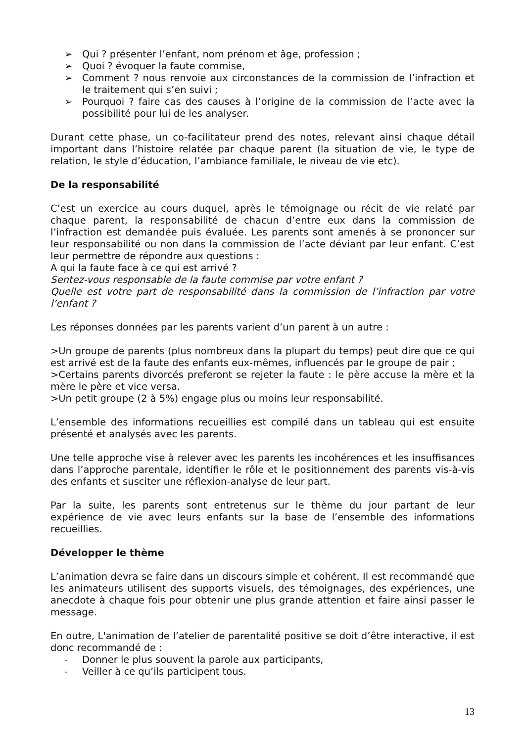➢ Qui ? présenter l’enfant, nom prénom et âge, profession ;
➢ Quoi ? évoquer la faute commise,
➢ Comment ? nous renvoie aux circonstances de la commission de l’infraction et le traitement qui s’en suivi ;
➢ Pourquoi ? faire cas des causes à l’origine de la commission de l’acte avec la possibilité pour lui de les analyser.
Durant cette phase, un co-facilitateur prend des notes, relevant ainsi chaque détail important dans l’histoire relatée par chaque parent (la situation de vie, le type de relation, le style d’éducation, l’ambiance familiale, le niveau de vie etc).
De la responsabilité
C’est un exercice au cours duquel, après le témoignage ou récit de vie relaté par chaque parent, la responsabilité de chacun d’entre eux dans la commission de l’infraction est demandée puis évaluée. Les parents sont amenés à se prononcer sur leur responsabilité ou non dans la commission de l’acte déviant par leur enfant. C’est leur permettre de répondre aux questions :
A qui la faute face à ce qui est arrivé ?
Sentez-vous responsable de la faute commise par votre enfant ?
Quelle est votre part de responsabilité dans la commission de l’infraction par votre l’enfant ?
Les réponses données par les parents varient d’un parent à un autre :
>Un groupe de parents (plus nombreux dans la plupart du temps) peut dire que ce qui est arrivé est de la faute des enfants eux-mêmes, influencés par le groupe de pair ;
>Certains parents divorcés preferont se rejeter la faute : le père accuse la mère et la mère le père et vice versa.
>Un petit groupe (2 à 5%) engage plus ou moins leur responsabilité.
L’ensemble des informations recueillies est compilé dans un tableau qui est ensuite présenté et analysés avec les parents.
Une telle approche vise à relever avec les parents les incohérences et les insuffisances dans l’approche parentale, identifier le rôle et le positionnement des parents vis-à-vis des enfants et susciter une réflexion-analyse de leur part.
Par la suite, les parents sont entretenus sur le thème du jour partant de leur expérience de vie avec leurs enfants sur la base de l’ensemble des informations recueillies.
Développer le thème
L’animation devra se faire dans un discours simple et cohérent. Il est recommandé que les animateurs utilisent des supports visuels, des témoignages, des expériences, une anecdote à chaque fois pour obtenir une plus grande attention et faire ainsi passer le message.
En outre, L'animation de l’atelier de parentalité positive se doit d’être interactive, il est donc recommandé de :
- Donner le plus souvent la parole aux participants,
- Veiller à ce qu’ils participent tous.
13